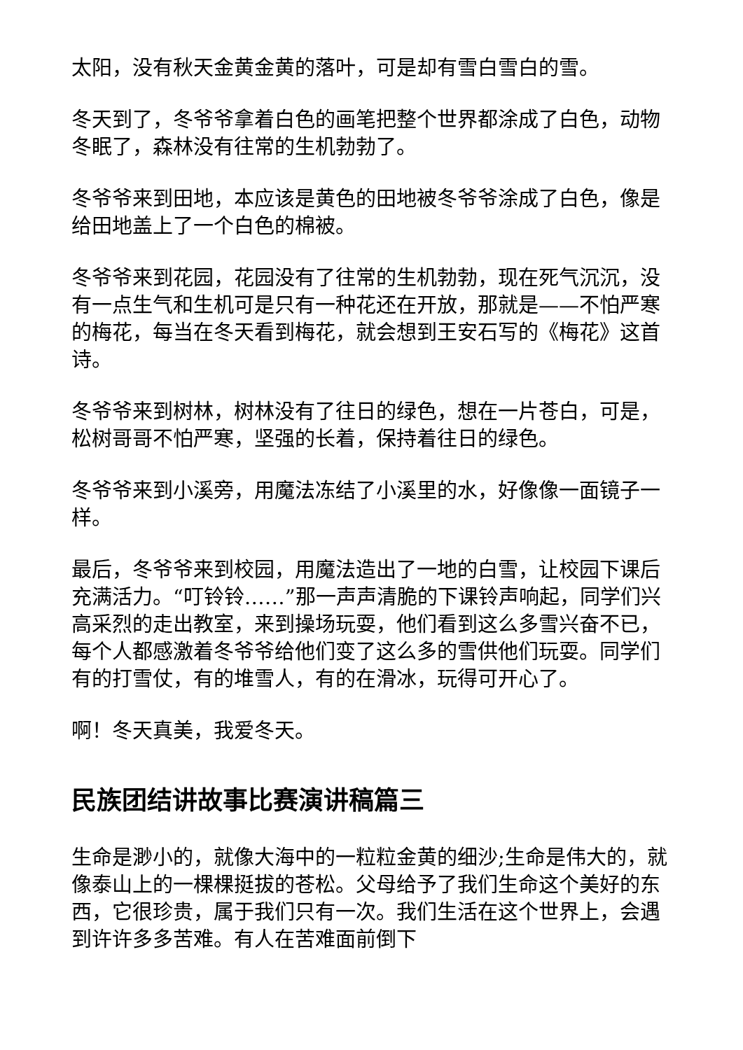太阳，没有秋天金黄金黄的落叶，可是却有雪白雪白的雪。
冬天到了，冬爷爷拿着白色的画笔把整个世界都涂成了白色，动物冬眠了，森林没有往常的生机勃勃了。
冬爷爷来到田地，本应该是黄色的田地被冬爷爷涂成了白色，像是给田地盖上了一个白色的棉被。
冬爷爷来到花园，花园没有了往常的生机勃勃，现在死气沉沉，没有一点生气和生机可是只有一种花还在开放，那就是——不怕严寒的梅花，每当在冬天看到梅花，就会想到王安石写的《梅花》这首诗。
冬爷爷来到树林，树林没有了往日的绿色，想在一片苍白，可是，松树哥哥不怕严寒，坚强的长着，保持着往日的绿色。
冬爷爷来到小溪旁，用魔法冻结了小溪里的水，好像像一面镜子一样。
最后，冬爷爷来到校园，用魔法造出了一地的白雪，让校园下课后充满活力。“叮铃铃……”那一声声清脆的下课铃声响起，同学们兴高采烈的走出教室，来到操场玩耍，他们看到这么多雪兴奋不已，每个人都感激着冬爷爷给他们变了这么多的雪供他们玩耍。同学们有的打雪仗，有的堆雪人，有的在滑冰，玩得可开心了。
啊！冬天真美，我爱冬天。
民族团结讲故事比赛演讲稿篇三
生命是渺小的，就像大海中的一粒粒金黄的细沙;生命是伟大的，就像泰山上的一棵棵挺拔的苍松。父母给予了我们生命这个美好的东西，它很珍贵，属于我们只有一次。我们生活在这个世界上，会遇到许许多多苦难。有人在苦难面前倒下